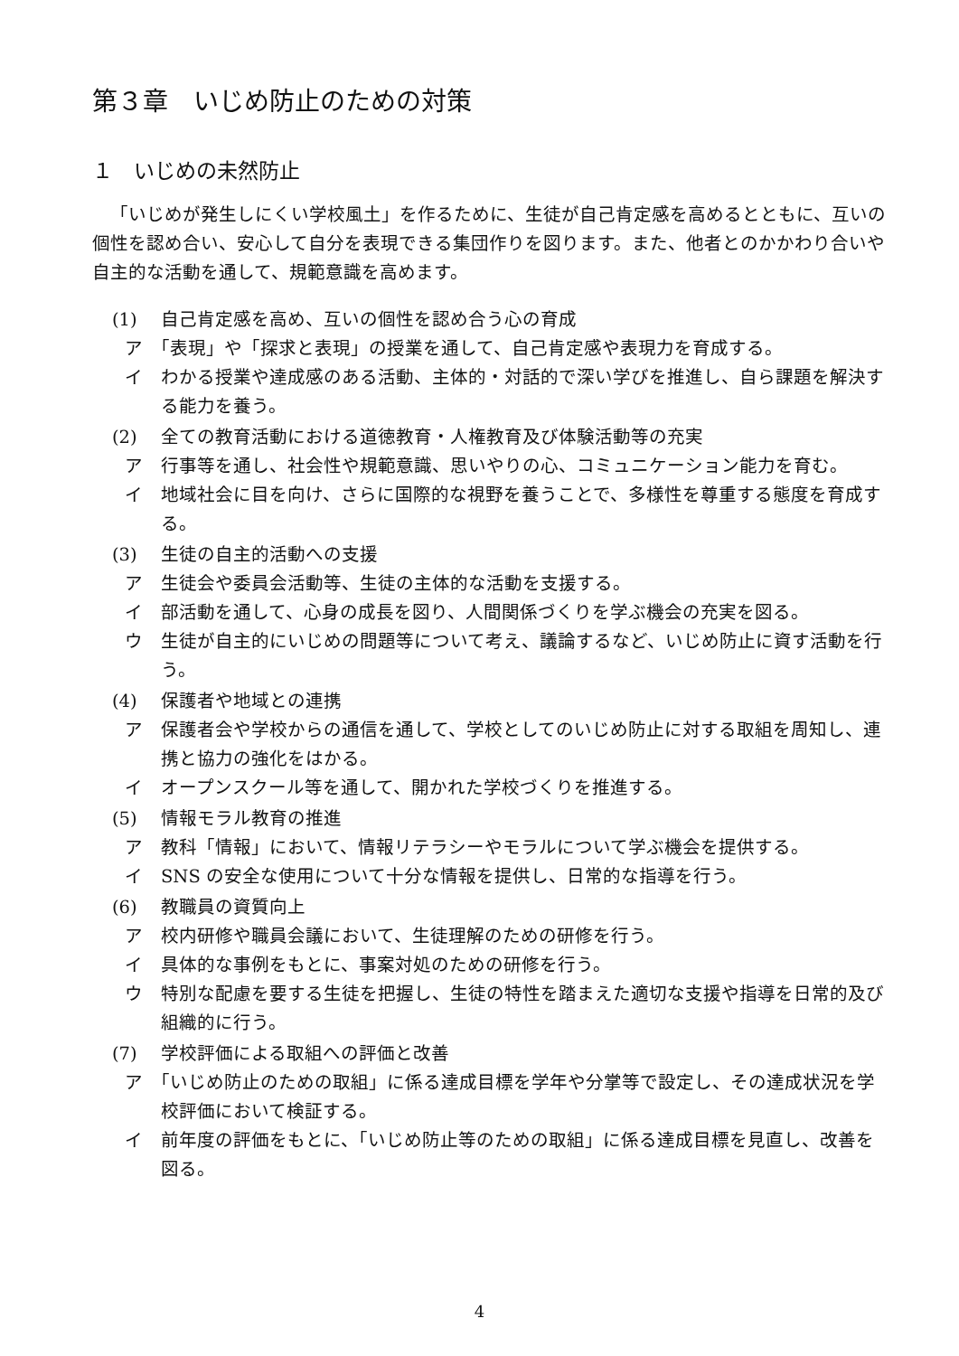第３章　いじめ防止のための対策
１　いじめの未然防止
「いじめが発生しにくい学校風土」を作るために、生徒が自己肯定感を高めるとともに、互いの個性を認め合い、安心して自分を表現できる集団作りを図ります。また、他者とのかかわり合いや自主的な活動を通して、規範意識を高めます。
(1) 自己肯定感を高め、互いの個性を認め合う心の育成
ア　「表現」や「探求と表現」の授業を通して、自己肯定感や表現力を育成する。
イ　わかる授業や達成感のある活動、主体的・対話的で深い学びを推進し、自ら課題を解決する能力を養う。
(2) 全ての教育活動における道徳教育・人権教育及び体験活動等の充実
ア　行事等を通し、社会性や規範意識、思いやりの心、コミュニケーション能力を育む。
イ　地域社会に目を向け、さらに国際的な視野を養うことで、多様性を尊重する態度を育成する。
(3) 生徒の自主的活動への支援
ア　生徒会や委員会活動等、生徒の主体的な活動を支援する。
イ　部活動を通して、心身の成長を図り、人間関係づくりを学ぶ機会の充実を図る。
ウ　生徒が自主的にいじめの問題等について考え、議論するなど、いじめ防止に資す活動を行う。
(4) 保護者や地域との連携
ア　保護者会や学校からの通信を通して、学校としてのいじめ防止に対する取組を周知し、連携と協力の強化をはかる。
イ　オープンスクール等を通して、開かれた学校づくりを推進する。
(5) 情報モラル教育の推進
ア　教科「情報」において、情報リテラシーやモラルについて学ぶ機会を提供する。
イ　SNS の安全な使用について十分な情報を提供し、日常的な指導を行う。
(6) 教職員の資質向上
ア　校内研修や職員会議において、生徒理解のための研修を行う。
イ　具体的な事例をもとに、事案対処のための研修を行う。
ウ　特別な配慮を要する生徒を把握し、生徒の特性を踏まえた適切な支援や指導を日常的及び組織的に行う。
(7) 学校評価による取組への評価と改善
ア　「いじめ防止のための取組」に係る達成目標を学年や分掌等で設定し、その達成状況を学校評価において検証する。
イ　前年度の評価をもとに、「いじめ防止等のための取組」に係る達成目標を見直し、改善を図る。
4